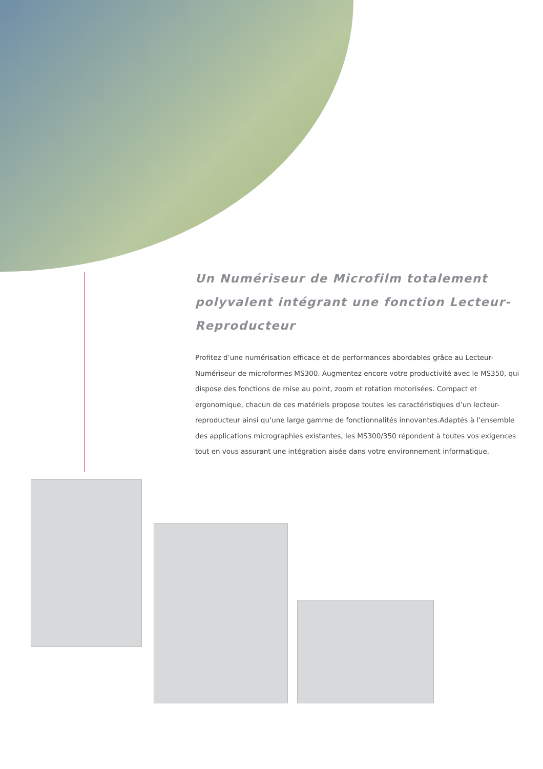Un Numériseur de Microfilm totalement polyvalent intégrant une fonction Lecteur-Reproducteur
Profitez d’une numérisation efficace et de performances abordables grâce au Lecteur-Numériseur de microformes MS300. Augmentez encore votre productivité avec le MS350, qui dispose des fonctions de mise au point, zoom et rotation motorisées. Compact et ergonomique, chacun de ces matériels propose toutes les caractéristiques d’un lecteur-reproducteur ainsi qu’une large gamme de fonctionnalités innovantes.Adaptés à l’ensemble des applications micrographies existantes, les MS300/350 répondent à toutes vos exigences tout en vous assurant une intégration aisée dans votre environnement informatique.